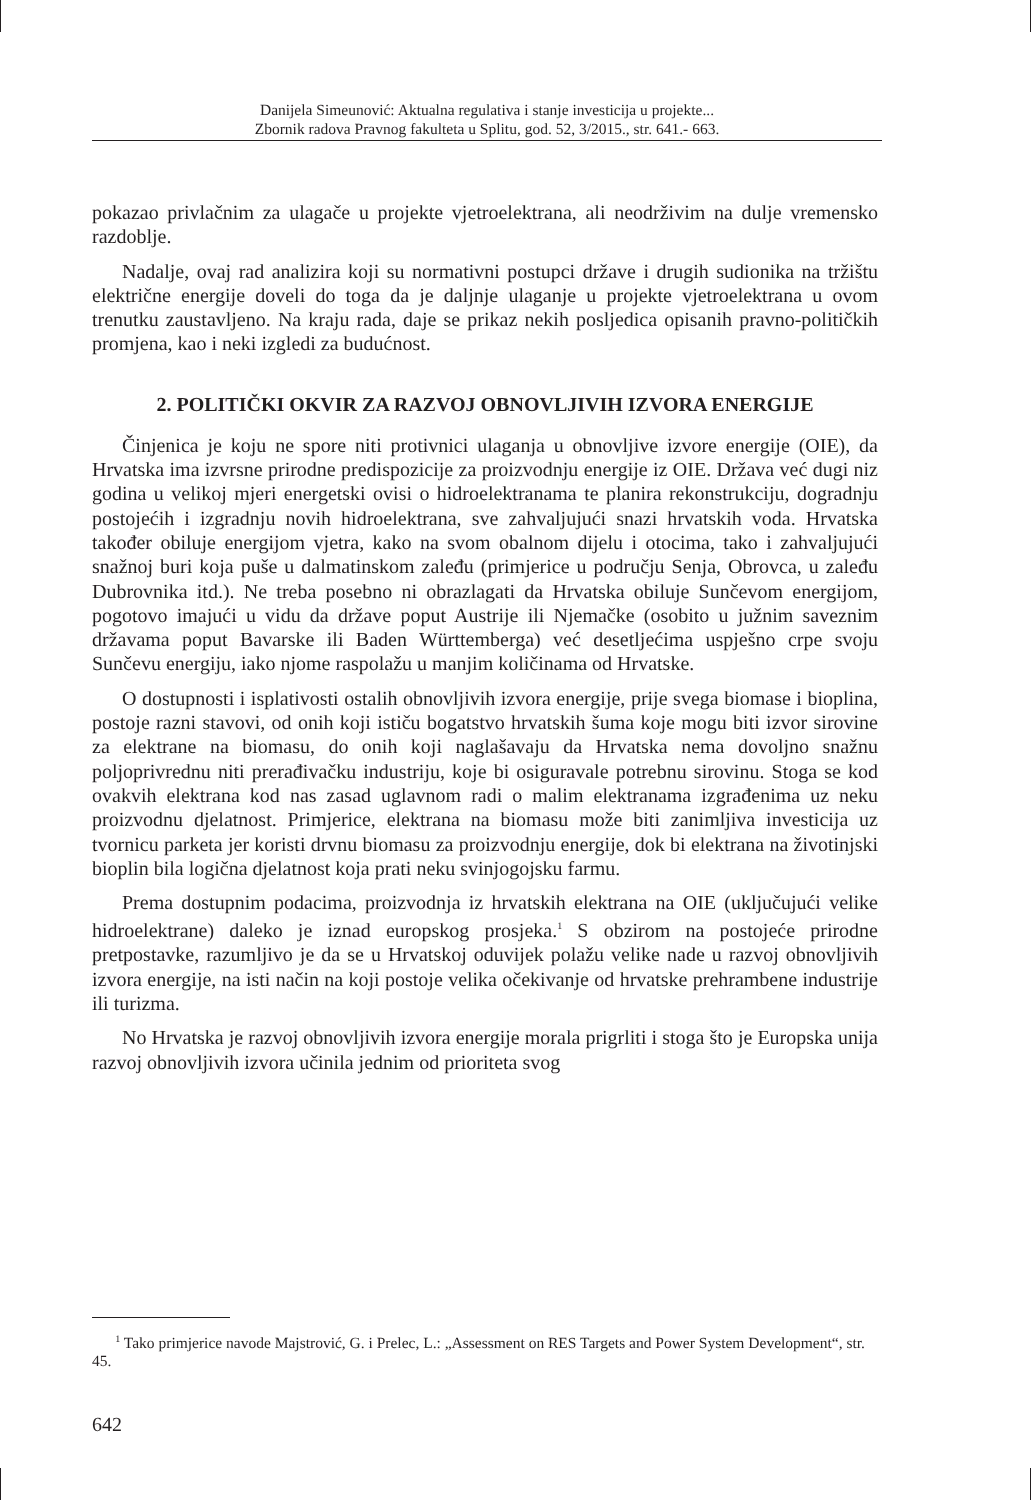Danijela Simeunović: Aktualna regulativa i stanje investicija u projekte...
Zbornik radova Pravnog fakulteta u Splitu, god. 52, 3/2015., str. 641.- 663.
pokazao privlačnim za ulagače u projekte vjetroelektrana, ali neodrživim na dulje vremensko razdoblje.
Nadalje, ovaj rad analizira koji su normativni postupci države i drugih sudionika na tržištu električne energije doveli do toga da je daljnje ulaganje u projekte vjetroelektrana u ovom trenutku zaustavljeno. Na kraju rada, daje se prikaz nekih posljedica opisanih pravno-političkih promjena, kao i neki izgledi za budućnost.
2. POLITIČKI OKVIR ZA RAZVOJ OBNOVLJIVIH IZVORA ENERGIJE
Činjenica je koju ne spore niti protivnici ulaganja u obnovljive izvore energije (OIE), da Hrvatska ima izvrsne prirodne predispozicije za proizvodnju energije iz OIE. Država već dugi niz godina u velikoj mjeri energetski ovisi o hidroelektranama te planira rekonstrukciju, dogradnju postojećih i izgradnju novih hidroelektrana, sve zahvaljujući snazi hrvatskih voda. Hrvatska također obiluje energijom vjetra, kako na svom obalnom dijelu i otocima, tako i zahvaljujući snažnoj buri koja puše u dalmatinskom zaleđu (primjerice u području Senja, Obrovca, u zaleđu Dubrovnika itd.). Ne treba posebno ni obrazlagati da Hrvatska obiluje Sunčevom energijom, pogotovo imajući u vidu da države poput Austrije ili Njemačke (osobito u južnim saveznim državama poput Bavarske ili Baden Württemberga) već desetljećima uspješno crpe svoju Sunčevu energiju, iako njome raspolažu u manjim količinama od Hrvatske.
O dostupnosti i isplativosti ostalih obnovljivih izvora energije, prije svega biomase i bioplina, postoje razni stavovi, od onih koji ističu bogatstvo hrvatskih šuma koje mogu biti izvor sirovine za elektrane na biomasu, do onih koji naglašavaju da Hrvatska nema dovoljno snažnu poljoprivrednu niti prerađivačku industriju, koje bi osiguravale potrebnu sirovinu. Stoga se kod ovakvih elektrana kod nas zasad uglavnom radi o malim elektranama izgrađenima uz neku proizvodnu djelatnost. Primjerice, elektrana na biomasu može biti zanimljiva investicija uz tvornicu parketa jer koristi drvnu biomasu za proizvodnju energije, dok bi elektrana na životinjski bioplin bila logična djelatnost koja prati neku svinjogojsku farmu.
Prema dostupnim podacima, proizvodnja iz hrvatskih elektrana na OIE (uključujući velike hidroelektrane) daleko je iznad europskog prosjeka.<sup>1</sup> S obzirom na postojeće prirodne pretpostavke, razumljivo je da se u Hrvatskoj oduvijek polažu velike nade u razvoj obnovljivih izvora energije, na isti način na koji postoje velika očekivanje od hrvatske prehrambene industrije ili turizma.
No Hrvatska je razvoj obnovljivih izvora energije morala prigrliti i stoga što je Europska unija razvoj obnovljivih izvora učinila jednim od prioriteta svog
<sup>1</sup> Tako primjerice navode Majstrović, G. i Prelec, L.: „Assessment on RES Targets and Power System Development“, str. 45.
642